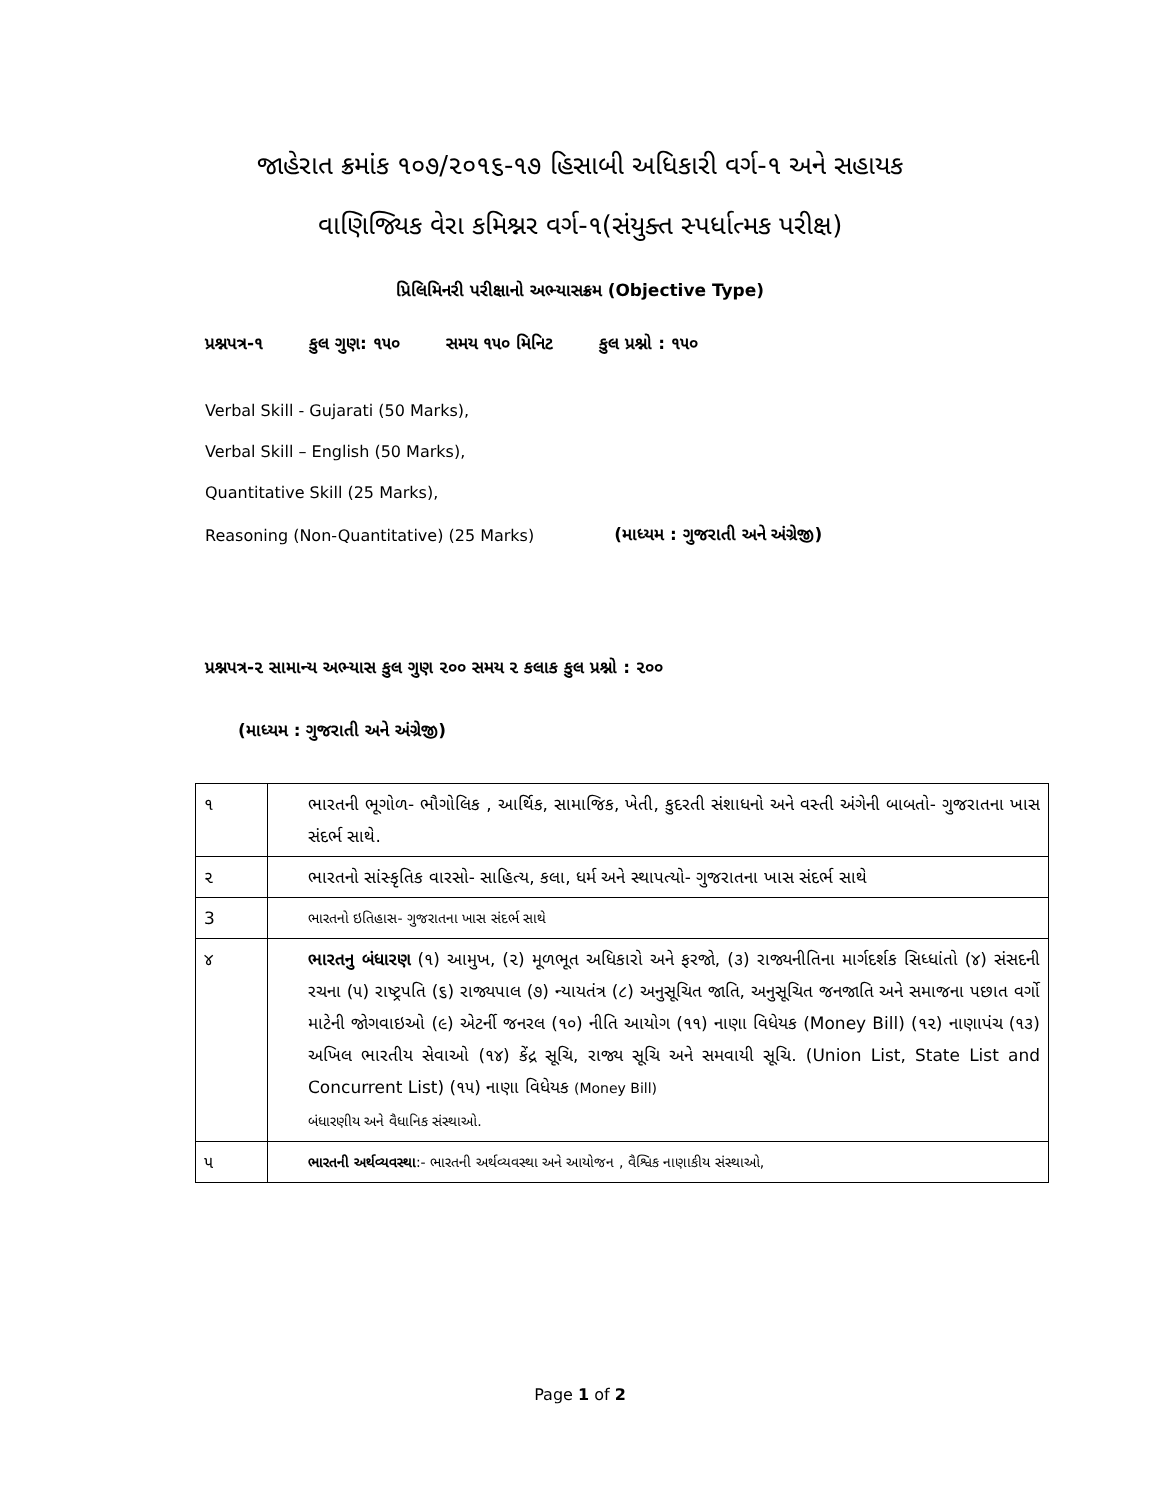જાહેરાત ક્રમાંક ૧૦૭/૨૦૧૬-૧૭ હિસાબી અધિકારી વર્ગ-૧ અને સહાયક
વાણિજ્યિક વેરા કમિશ્નર વર્ગ-૧(સંયુક્ત સ્પર્ધાત્મક પરીક્ષ)
પ્રિલિમિનરી પરીક્ષાનો અભ્યાસક્રમ (Objective Type)
પ્રશ્નપત્ર-૧ કુલ ગુણ: ૧૫૦ સમય ૧૫૦ મિનિટ કુલ પ્રશ્નો : ૧૫૦
Verbal Skill - Gujarati (50 Marks),
Verbal Skill – English (50 Marks),
Quantitative Skill (25 Marks),
Reasoning (Non-Quantitative) (25 Marks) (માધ્યમ : ગુજરાતી અને અંગ્રેજી)
પ્રશ્નપત્ર-૨ સામાન્ય અભ્યાસ કુલ ગુણ ૨૦૦ સમય ૨ કલાક કુલ પ્રશ્નો : ૨૦૦
(માધ્યમ : ગુજરાતી અને અંગ્રેજી)
| ૧ | ભારતની ભૂગોળ- ભૌગોલિક , આર્થિક, સામાજિક, ખેતી, કુદરતી સંશાધનો અને વસ્તી અંગેની બાબતો- ગુજરાતના ખાસ સંદર્ભ સાથે. |
| ૨ | ભારતનો સાંસ્કૃતિક વારસો- સાહિત્ય, કલા, ધર્મ અને સ્થાપત્યો- ગુજરાતના ખાસ સંદર્ભ સાથે |
| 3 | ભારતનો ઇતિહાસ- ગુજરાતના ખાસ સંદર્ભ સાથે |
| ૪ | ભારતનુ બંધારણ (૧) આમુખ, (૨) મૂળભૂત અધિકારો અને ફરજો, (૩) રાજ્યનીતિના માર્ગદર્શક સિધ્ધાંતો (૪) સંસદની રચના (૫) રાષ્ટ્રપતિ (૬) રાજ્યપાલ (૭) ન્યાયતંત્ર (૮) અનુસૂચિત જાતિ, અનુસૂચિત જનજાતિ અને સમાજના પછાત વર્ગો માટેની જોગવાઇઓ (૯) એટર્ની જનરલ (૧૦) નીતિ આયોગ (૧૧) નાણા વિધેયક (Money Bill) (૧૨) નાણાપંચ (૧૩) અખિલ ભારતીય સેવાઓ (૧૪) કેંદ્ર સૂચિ, રાજ્ય સૂચિ અને સમવાયી સૂચિ. (Union List, State List and Concurrent List) (૧૫) નાણા વિધેયક (Money Bill) બંધારણીય અને વૈધાનિક સંસ્થાઓ. |
| ૫ | ભારતની અર્થવ્યવસ્થા :- ભારતની અર્થવ્યવસ્થા અને આયોજન , વૈશ્વિક નાણાકીય સંસ્થાઓ, |
Page 1 of 2